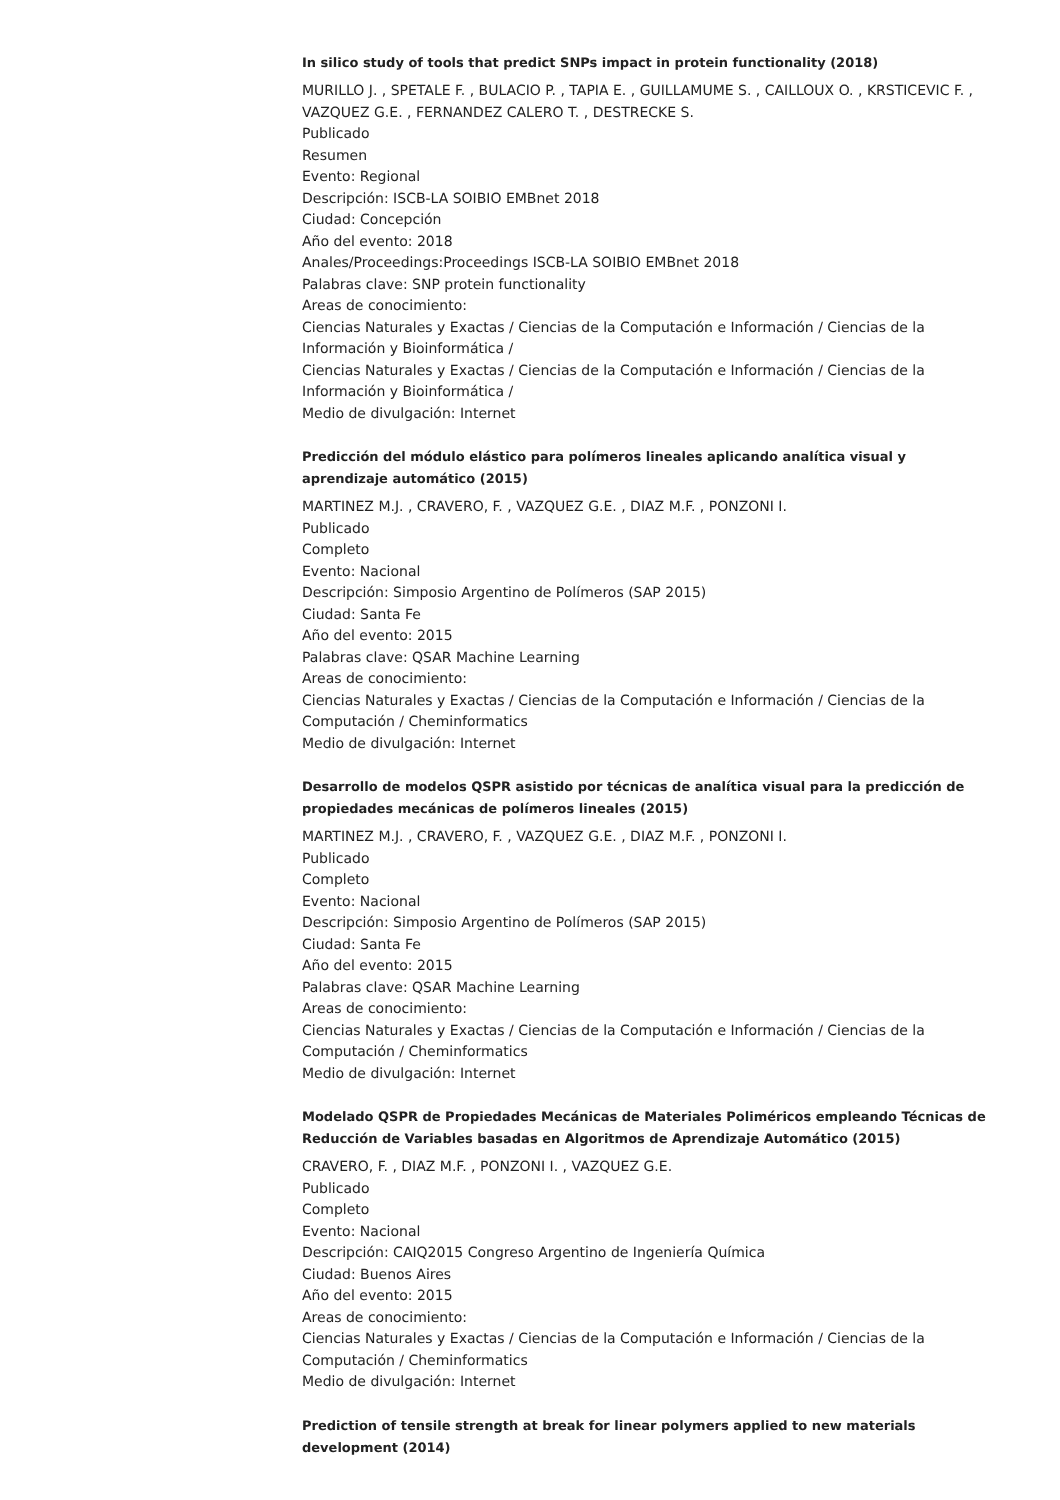In silico study of tools that predict SNPs impact in protein functionality (2018)
MURILLO J. , SPETALE F. , BULACIO P. , TAPIA E. , GUILLAMUME S. , CAILLOUX O. , KRSTICEVIC F. , VAZQUEZ G.E. , FERNANDEZ CALERO T. , DESTRECKE S.
Publicado
Resumen
Evento: Regional
Descripción: ISCB-LA SOIBIO EMBnet 2018
Ciudad: Concepción
Año del evento: 2018
Anales/Proceedings:Proceedings ISCB-LA SOIBIO EMBnet 2018
Palabras clave: SNP protein functionality
Areas de conocimiento:
Ciencias Naturales y Exactas / Ciencias de la Computación e Información / Ciencias de la Información y Bioinformática /
Ciencias Naturales y Exactas / Ciencias de la Computación e Información / Ciencias de la Información y Bioinformática /
Medio de divulgación: Internet
Predicción del módulo elástico para polímeros lineales aplicando analítica visual y aprendizaje automático (2015)
MARTINEZ M.J. , CRAVERO, F. , VAZQUEZ G.E. , DIAZ M.F. , PONZONI I.
Publicado
Completo
Evento: Nacional
Descripción: Simposio Argentino de Polímeros (SAP 2015)
Ciudad: Santa Fe
Año del evento: 2015
Palabras clave: QSAR Machine Learning
Areas de conocimiento:
Ciencias Naturales y Exactas / Ciencias de la Computación e Información / Ciencias de la Computación / Cheminformatics
Medio de divulgación: Internet
Desarrollo de modelos QSPR asistido por técnicas de analítica visual para la predicción de propiedades mecánicas de polímeros lineales (2015)
MARTINEZ M.J. , CRAVERO, F. , VAZQUEZ G.E. , DIAZ M.F. , PONZONI I.
Publicado
Completo
Evento: Nacional
Descripción: Simposio Argentino de Polímeros (SAP 2015)
Ciudad: Santa Fe
Año del evento: 2015
Palabras clave: QSAR Machine Learning
Areas de conocimiento:
Ciencias Naturales y Exactas / Ciencias de la Computación e Información / Ciencias de la Computación / Cheminformatics
Medio de divulgación: Internet
Modelado QSPR de Propiedades Mecánicas de Materiales Poliméricos empleando Técnicas de Reducción de Variables basadas en Algoritmos de Aprendizaje Automático (2015)
CRAVERO, F. , DIAZ M.F. , PONZONI I. , VAZQUEZ G.E.
Publicado
Completo
Evento: Nacional
Descripción: CAIQ2015 Congreso Argentino de Ingeniería Química
Ciudad: Buenos Aires
Año del evento: 2015
Areas de conocimiento:
Ciencias Naturales y Exactas / Ciencias de la Computación e Información / Ciencias de la Computación / Cheminformatics
Medio de divulgación: Internet
Prediction of tensile strength at break for linear polymers applied to new materials development (2014)